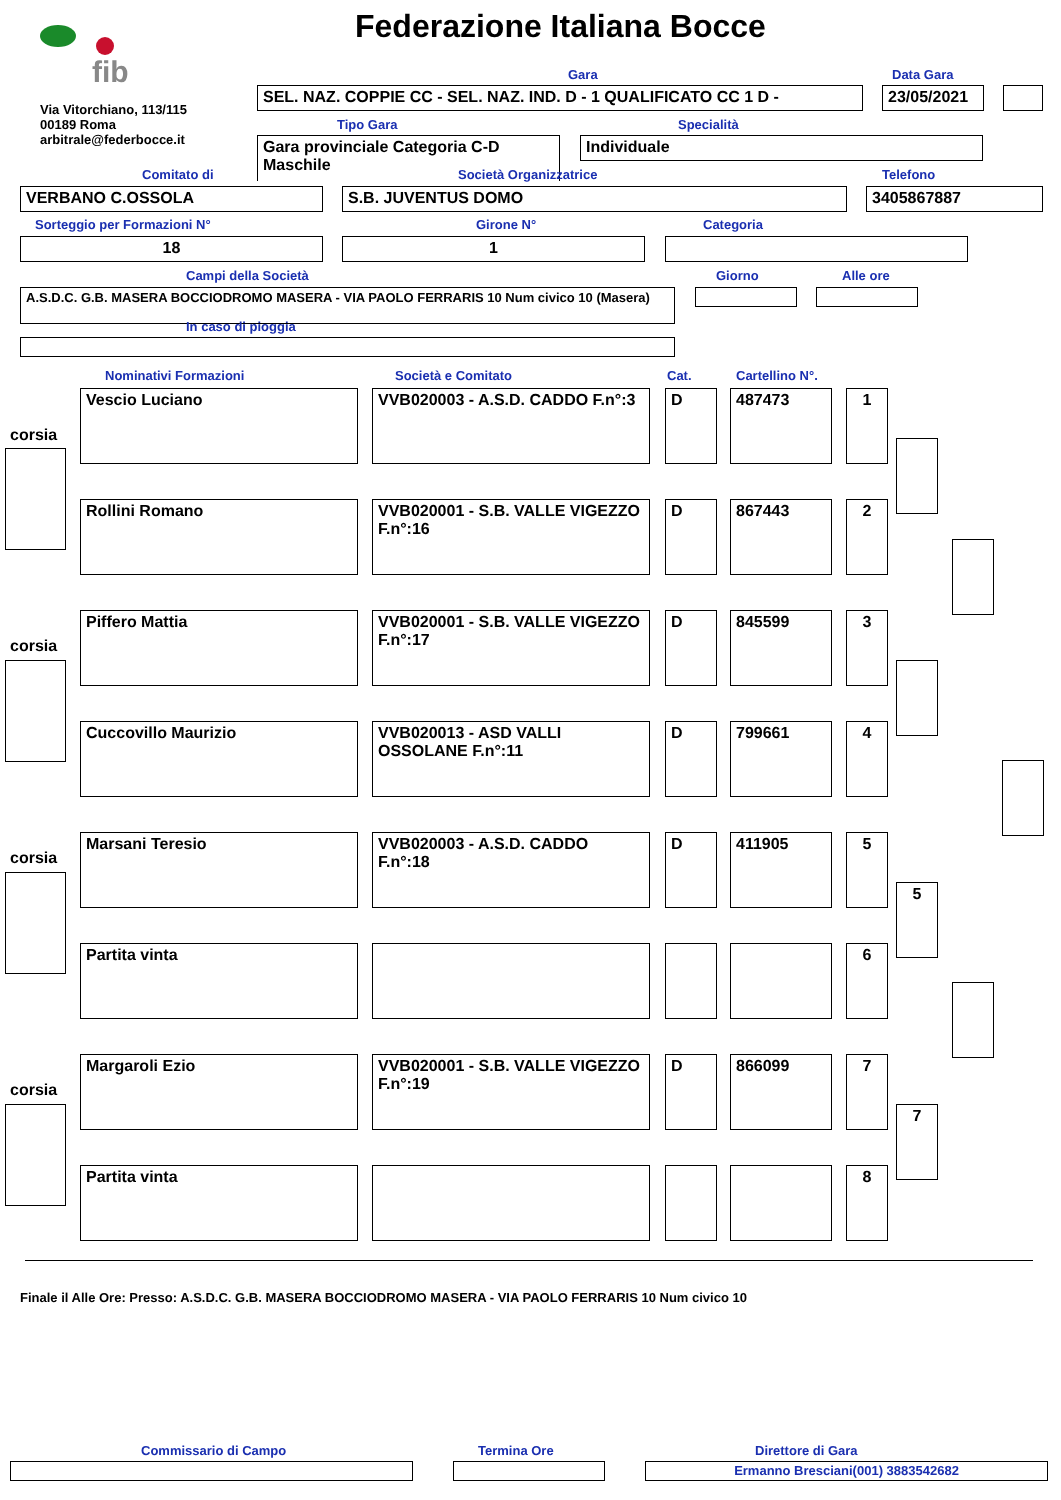fib Federazione Italiana Bocce
Via Vitorchiano, 113/115
00189 Roma
arbitrale@federbocce.it
Gara Data Gara
SEL. NAZ. COPPIE CC - SEL. NAZ. IND. D - 1 QUALIFICATO CC 1 D - 23/05/2021
Tipo Gara Specialità
Gara provinciale Categoria C-D
Maschile
Individuale
Comitato di Società Organizzatrice Telefono
VERBANO C.OSSOLA S.B. JUVENTUS DOMO 3405867887
Sorteggio per Formazioni N° Girone N° Categoria
18 1
Campi della Società Giorno Alle ore
A.S.D.C. G.B. MASERA BOCCIODROMO MASERA - VIA PAOLO FERRARIS 10 Num civico 10 (Masera)
In caso di pioggia
Nominativi Formazioni Società e Comitato Cat. Cartellino N°.
Vescio Luciano
VVB020003 - A.S.D. CADDO F.n°:3
D 487473 1
Rollini Romano
VVB020001 - S.B. VALLE VIGEZZO F.n°:16
D 867443 2
Piffero Mattia
VVB020001 - S.B. VALLE VIGEZZO F.n°:17
D 845599 3
Cuccovillo Maurizio
VVB020013 - ASD VALLI OSSOLANE F.n°:11
D 799661 4
Marsani Teresio
VVB020003 - A.S.D. CADDO F.n°:18
D 411905 5
Partita vinta 6
Margaroli Ezio
VVB020001 - S.B. VALLE VIGEZZO F.n°:19
D 866099 7
Partita vinta 8
corsia
corsia
corsia
corsia
5
7
Finale il Alle Ore: Presso: A.S.D.C. G.B. MASERA BOCCIODROMO MASERA - VIA PAOLO FERRARIS 10 Num civico 10
Commissario di Campo Termina Ore Direttore di Gara
Ermanno Bresciani(001) 3883542682